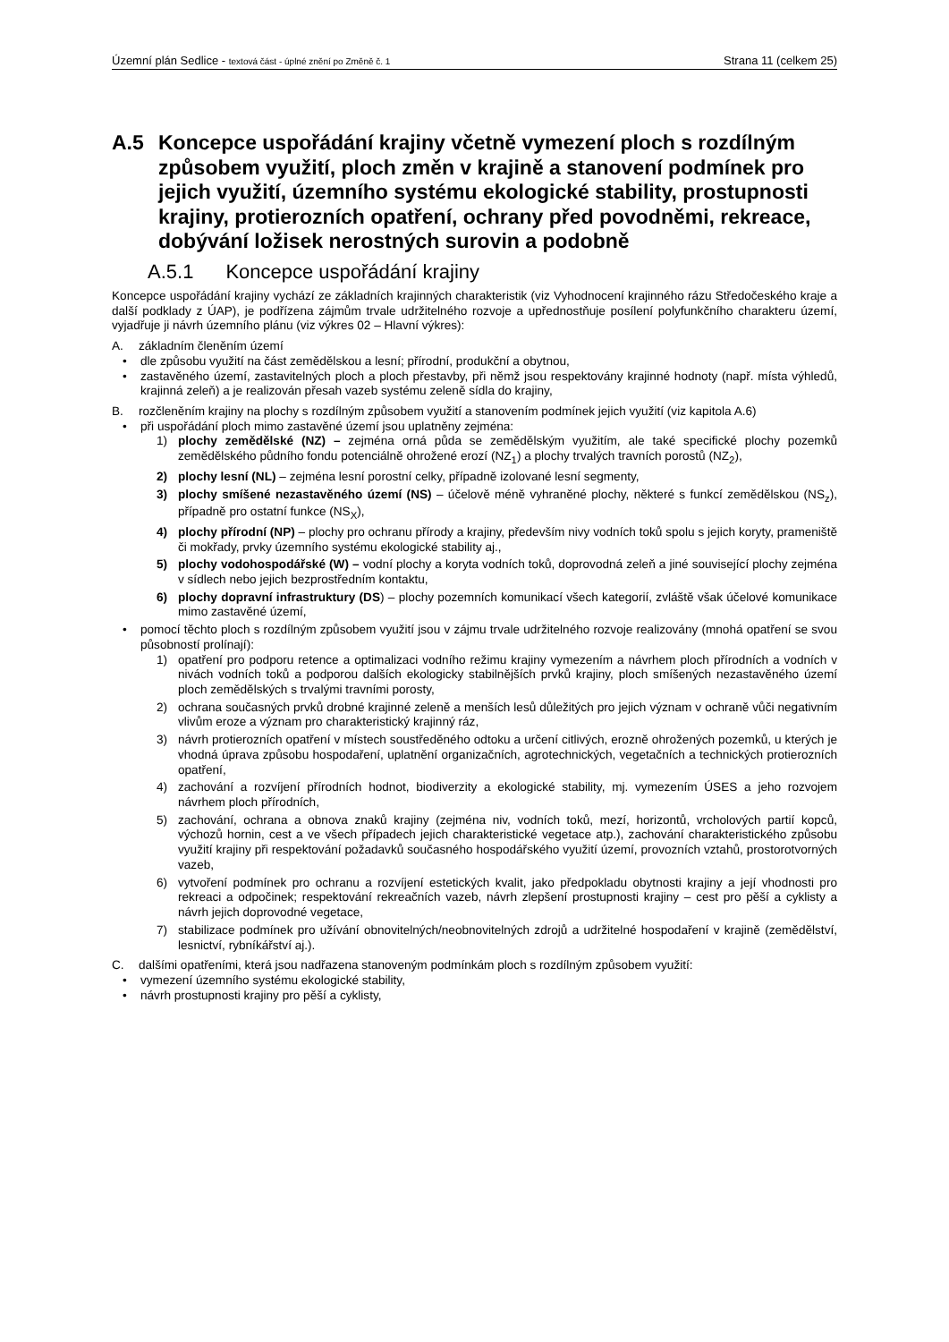Územní plán Sedlice - textová část - úplné znění po Změně č. 1 Strana 11 (celkem 25)
A.5 Koncepce uspořádání krajiny včetně vymezení ploch s rozdílným způsobem využití, ploch změn v krajině a stanovení podmínek pro jejich využití, územního systému ekologické stability, prostupnosti krajiny, protierozních opatření, ochrany před povodněmi, rekreace, dobývání ložisek nerostných surovin a podobně
A.5.1 Koncepce uspořádání krajiny
Koncepce uspořádání krajiny vychází ze základních krajinných charakteristik (viz Vyhodnocení krajinného rázu Středočeského kraje a další podklady z ÚAP), je podřízena zájmům trvale udržitelného rozvoje a upřednostňuje posílení polyfunkčního charakteru území, vyjadřuje ji návrh územního plánu (viz výkres 02 – Hlavní výkres):
A. základním členěním území
• dle způsobu využití na část zemědělskou a lesní; přírodní, produkční a obytnou,
• zastavěného území, zastavitelných ploch a ploch přestavby, při němž jsou respektovány krajinné hodnoty (např. místa výhledů, krajinná zeleň) a je realizován přesah vazeb systému zeleně sídla do krajiny,
B. rozčleněním krajiny na plochy s rozdílným způsobem využití a stanovením podmínek jejich využití (viz kapitola A.6)
• při uspořádání ploch mimo zastavěné území jsou uplatněny zejména:
1) plochy zemědělské (NZ) – zejména orná půda se zemědělským využitím, ale také specifické plochy pozemků zemědělského půdního fondu potenciálně ohrožené erozí (NZ<sub>1</sub>) a plochy trvalých travních porostů (NZ<sub>2</sub>),
2) plochy lesní (NL) – zejména lesní porostní celky, případně izolované lesní segmenty,
3) plochy smíšené nezastavěného území (NS) – účelově méně vyhraněné plochy, některé s funkcí zemědělskou (NS<sub>z</sub>), případně pro ostatní funkce (NS<sub>X</sub>),
4) plochy přírodní (NP) – plochy pro ochranu přírody a krajiny, především nivy vodních toků spolu s jejich koryty, prameniště či mokřady, prvky územního systému ekologické stability aj.,
5) plochy vodohospodářské (W) – vodní plochy a koryta vodních toků, doprovodná zeleň a jiné související plochy zejména v sídlech nebo jejich bezprostředním kontaktu,
6) plochy dopravní infrastruktury (DS) – plochy pozemních komunikací všech kategorií, zvláště však účelové komunikace mimo zastavěné území,
• pomocí těchto ploch s rozdílným způsobem využití jsou v zájmu trvale udržitelného rozvoje realizovány (mnohá opatření se svou působností prolínají):
1) opatření pro podporu retence a optimalizaci vodního režimu krajiny vymezením a návrhem ploch přírodních a vodních v nivách vodních toků a podporou dalších ekologicky stabilnějších prvků krajiny, ploch smíšených nezastavěného území ploch zemědělských s trvalými travními porosty,
2) ochrana současných prvků drobné krajinné zeleně a menších lesů důležitých pro jejich význam v ochraně vůči negativním vlivům eroze a význam pro charakteristický krajinný ráz,
3) návrh protierozních opatření v místech soustředěného odtoku a určení citlivých, erozně ohrožených pozemků, u kterých je vhodná úprava způsobu hospodaření, uplatnění organizačních, agrotechnických, vegetačních a technických protierozních opatření,
4) zachování a rozvíjení přírodních hodnot, biodiverzity a ekologické stability, mj. vymezením ÚSES a jeho rozvojem návrhem ploch přírodních,
5) zachování, ochrana a obnova znaků krajiny (zejména niv, vodních toků, mezí, horizontů, vrcholových partií kopců, výchozů hornin, cest a ve všech případech jejich charakteristické vegetace atp.), zachování charakteristického způsobu využití krajiny při respektování požadavků současného hospodářského využití území, provozních vztahů, prostorotvorných vazeb,
6) vytvoření podmínek pro ochranu a rozvíjení estetických kvalit, jako předpokladu obytnosti krajiny a její vhodnosti pro rekreaci a odpočinek; respektování rekreačních vazeb, návrh zlepšení prostupnosti krajiny – cest pro pěší a cyklisty a návrh jejich doprovodné vegetace,
7) stabilizace podmínek pro užívání obnovitelných/neobnovitelných zdrojů a udržitelné hospodaření v krajině (zemědělství, lesnictví, rybníkářství aj.).
C. dalšími opatřeními, která jsou nadřazena stanoveným podmínkám ploch s rozdílným způsobem využití:
• vymezení územního systému ekologické stability,
• návrh prostupnosti krajiny pro pěší a cyklisty,